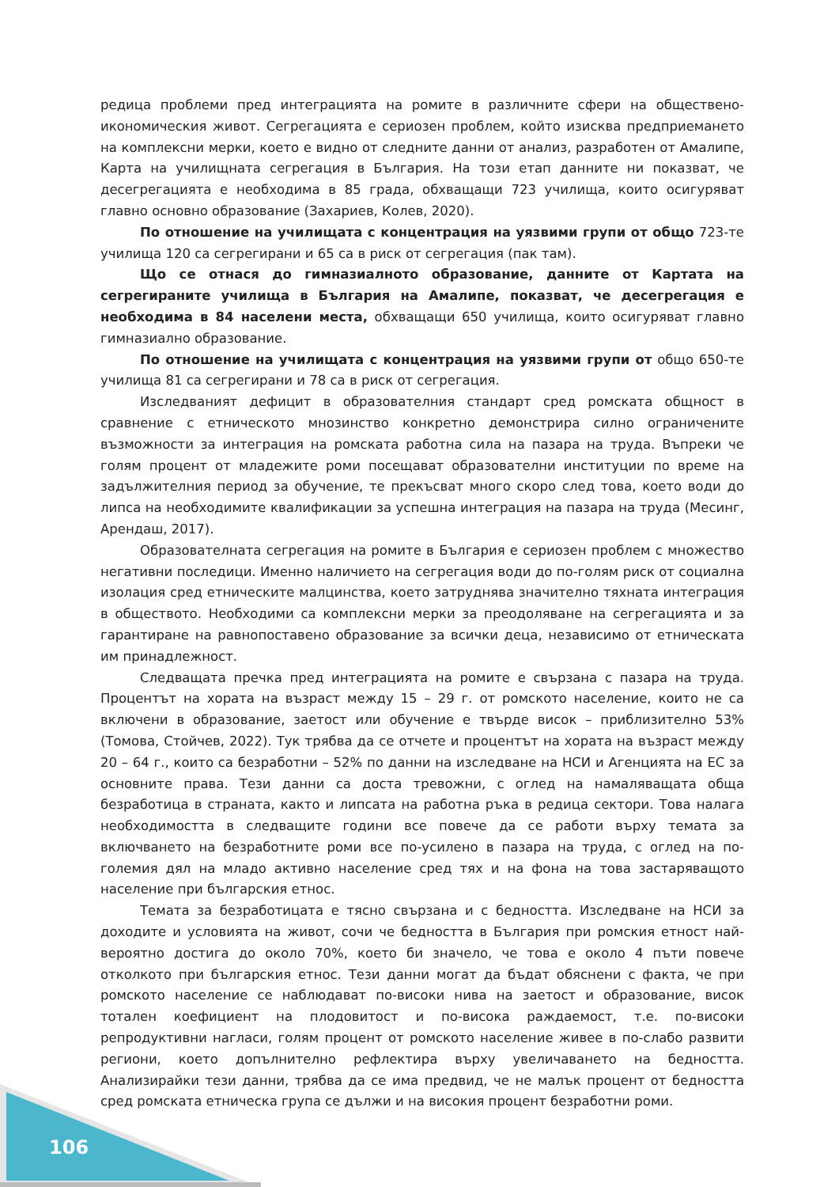редица проблеми пред интеграцията на ромите в различните сфери на обществено-икономическия живот. Сегрегацията е сериозен проблем, който изисква предприемането на комплексни мерки, което е видно от следните данни от анализ, разработен от Амалипе, Карта на училищната сегрегация в България. На този етап данните ни показват, че десегрегацията е необходима в 85 града, обхващащи 723 училища, които осигуряват главно основно образование (Захариев, Колев, 2020).
По отношение на училищата с концентрация на уязвими групи от общо 723-те училища 120 са сегрегирани и 65 са в риск от сегрегация (пак там).
Що се отнася до гимназиалното образование, данните от Картата на сегрегираните училища в България на Амалипе, показват, че десегрегация е необходима в 84 населени места, обхващащи 650 училища, които осигуряват главно гимназиално образование.
По отношение на училищата с концентрация на уязвими групи от общо 650-те училища 81 са сегрегирани и 78 са в риск от сегрегация.
Изследваният дефицит в образователния стандарт сред ромската общност в сравнение с етническото мнозинство конкретно демонстрира силно ограничените възможности за интеграция на ромската работна сила на пазара на труда. Въпреки че голям процент от младежите роми посещават образователни институции по време на задължителния период за обучение, те прекъсват много скоро след това, което води до липса на необходимите квалификации за успешна интеграция на пазара на труда (Месинг, Арендаш, 2017).
Образователната сегрегация на ромите в България е сериозен проблем с множество негативни последици. Именно наличието на сегрегация води до по-голям риск от социална изолация сред етническите малцинства, което затруднява значително тяхната интеграция в обществото. Необходими са комплексни мерки за преодоляване на сегрегацията и за гарантиране на равнопоставено образование за всички деца, независимо от етническата им принадлежност.
Следващата пречка пред интеграцията на ромите е свързана с пазара на труда. Процентът на хората на възраст между 15 – 29 г. от ромското население, които не са включени в образование, заетост или обучение е твърде висок – приблизително 53% (Томова, Стойчев, 2022). Тук трябва да се отчете и процентът на хората на възраст между 20 – 64 г., които са безработни – 52% по данни на изследване на НСИ и Агенцията на ЕС за основните права. Тези данни са доста тревожни, с оглед на намаляващата обща безработица в страната, както и липсата на работна ръка в редица сектори. Това налага необходимостта в следващите години все повече да се работи върху темата за включването на безработните роми все по-усилено в пазара на труда, с оглед на по-големия дял на младо активно население сред тях и на фона на това застаряващото население при българския етнос.
Темата за безработицата е тясно свързана и с бедността. Изследване на НСИ за доходите и условията на живот, сочи че бедността в България при ромския етност най-вероятно достига до около 70%, което би значело, че това е около 4 пъти повече отколкото при българския етнос. Тези данни могат да бъдат обяснени с факта, че при ромското население се наблюдават по-високи нива на заетост и образование, висок тотален коефициент на плодовитост и по-висока раждаемост, т.е. по-високи репродуктивни нагласи, голям процент от ромското население живее в по-слабо развити региони, което допълнително рефлектира върху увеличаването на бедността. Анализирайки тези данни, трябва да се има предвид, че не малък процент от бедността сред ромската етническа група се дължи и на високия процент безработни роми.
106